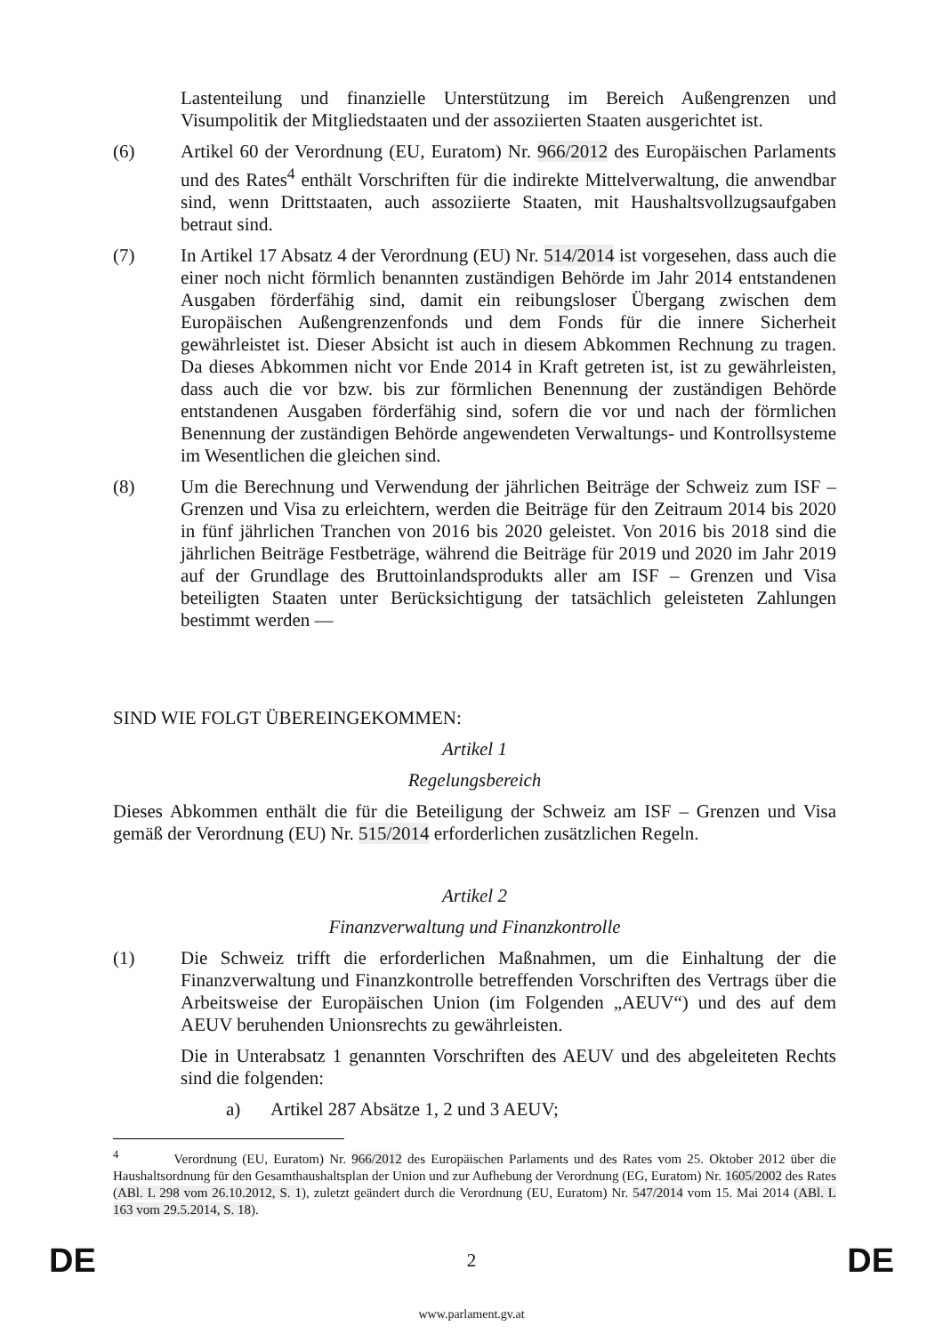Lastenteilung und finanzielle Unterstützung im Bereich Außengrenzen und Visumpolitik der Mitgliedstaaten und der assoziierten Staaten ausgerichtet ist.
(6) Artikel 60 der Verordnung (EU, Euratom) Nr. 966/2012 des Europäischen Parlaments und des Rates<sup>4</sup> enthält Vorschriften für die indirekte Mittelverwaltung, die anwendbar sind, wenn Drittstaaten, auch assoziierte Staaten, mit Haushaltsvollzugsaufgaben betraut sind.
(7) In Artikel 17 Absatz 4 der Verordnung (EU) Nr. 514/2014 ist vorgesehen, dass auch die einer noch nicht förmlich benannten zuständigen Behörde im Jahr 2014 entstandenen Ausgaben förderfähig sind, damit ein reibungsloser Übergang zwischen dem Europäischen Außengrenzenfonds und dem Fonds für die innere Sicherheit gewährleistet ist. Dieser Absicht ist auch in diesem Abkommen Rechnung zu tragen. Da dieses Abkommen nicht vor Ende 2014 in Kraft getreten ist, ist zu gewährleisten, dass auch die vor bzw. bis zur förmlichen Benennung der zuständigen Behörde entstandenen Ausgaben förderfähig sind, sofern die vor und nach der förmlichen Benennung der zuständigen Behörde angewendeten Verwaltungs- und Kontrollsysteme im Wesentlichen die gleichen sind.
(8) Um die Berechnung und Verwendung der jährlichen Beiträge der Schweiz zum ISF – Grenzen und Visa zu erleichtern, werden die Beiträge für den Zeitraum 2014 bis 2020 in fünf jährlichen Tranchen von 2016 bis 2020 geleistet. Von 2016 bis 2018 sind die jährlichen Beiträge Festbeträge, während die Beiträge für 2019 und 2020 im Jahr 2019 auf der Grundlage des Bruttoinlandsprodukts aller am ISF – Grenzen und Visa beteiligten Staaten unter Berücksichtigung der tatsächlich geleisteten Zahlungen bestimmt werden —
SIND WIE FOLGT ÜBEREINGEKOMMEN:
Artikel 1
Regelungsbereich
Dieses Abkommen enthält die für die Beteiligung der Schweiz am ISF – Grenzen und Visa gemäß der Verordnung (EU) Nr. 515/2014 erforderlichen zusätzlichen Regeln.
Artikel 2
Finanzverwaltung und Finanzkontrolle
(1) Die Schweiz trifft die erforderlichen Maßnahmen, um die Einhaltung der die Finanzverwaltung und Finanzkontrolle betreffenden Vorschriften des Vertrags über die Arbeitsweise der Europäischen Union (im Folgenden „AEUV“) und des auf dem AEUV beruhenden Unionsrechts zu gewährleisten.
Die in Unterabsatz 1 genannten Vorschriften des AEUV und des abgeleiteten Rechts sind die folgenden:
a) Artikel 287 Absätze 1, 2 und 3 AEUV;
<sup>4</sup> Verordnung (EU, Euratom) Nr. 966/2012 des Europäischen Parlaments und des Rates vom 25. Oktober 2012 über die Haushaltsordnung für den Gesamthaushaltsplan der Union und zur Aufhebung der Verordnung (EG, Euratom) Nr. 1605/2002 des Rates (ABl. L 298 vom 26.10.2012, S. 1), zuletzt geändert durch die Verordnung (EU, Euratom) Nr. 547/2014 vom 15. Mai 2014 (ABl. L 163 vom 29.5.2014, S. 18).
DE 2 DE
www.parlament.gv.at